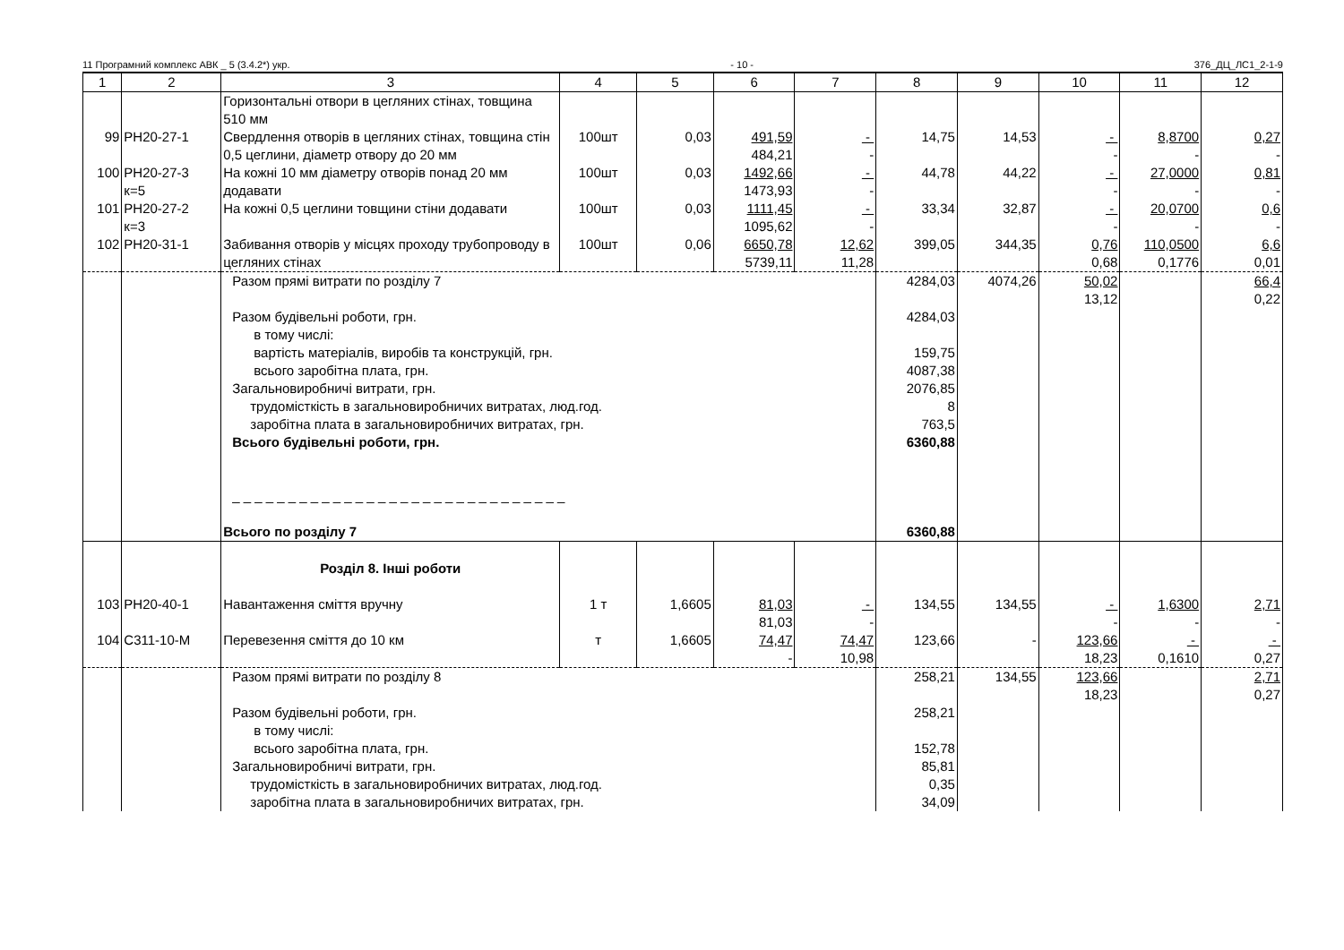11 Програмний комплекс АВК _ 5 (3.4.2*) укр. - 10 - 376_ДЦ_ЛС1_2-1-9
| 1 | 2 | 3 | 4 | 5 | 6 | 7 | 8 | 9 | 10 | 11 | 12 |
| --- | --- | --- | --- | --- | --- | --- | --- | --- | --- | --- | --- |
| | | Горизонтальні отвори в цегляних стінах, товщина 510 мм | | | | | | | | | |
| 99 | РН20-27-1 | Свердлення отворів в цегляних стінах, товщина стін 0,5 цеглини, діаметр отвору до 20 мм | 100шт | 0,03 | 491,59 484,21 | - - | 14,75 | 14,53 | - - | 8,8700 - | 0,27 - |
| 100 | РН20-27-3 к=5 | На кожні 10 мм діаметру отворів понад 20 мм додавати | 100шт | 0,03 | 1492,66 1473,93 | - - | 44,78 | 44,22 | - - | 27,0000 - | 0,81 - |
| 101 | РН20-27-2 к=3 | На кожні 0,5 цеглини товщини стіни додавати | 100шт | 0,03 | 1111,45 1095,62 | - - | 33,34 | 32,87 | - - | 20,0700 - | 0,6 - |
| 102 | РН20-31-1 | Забивання отворів у місцях проходу трубопроводу в цегляних стінах | 100шт | 0,06 | 6650,78 5739,11 | 12,62 11,28 | 399,05 | 344,35 | 0,76 0,68 | 110,0500 0,1776 | 6,6 0,01 |
| | | Разом прямі витрати по розділу 7 Разом будівельні роботи, грн. в тому числі: вартість матеріалів, виробів та конструкцій, грн. всього заробітна плата, грн. Загальновиробничі витрати, грн. трудомісткість в загальновиробничих витратах, люд.год. заробітна плата в загальновиробничих витратах, грн. Всього будівельні роботи, грн. _ _ _ _ _ _ _ _ _ _ _ _ _ _ _ _ _ _ _ _ _ _ _ _ _ _ _ _ _ _ Всього по розділу 7 | | | | | 4284,03 4284,03 159,75 4087,38 2076,85 8 763,5 6360,88 6360,88 | 4074,26 | 50,02 13,12 | | 66,4 0,22 |
| | | Розділ 8. Інші роботи | | | | | | | | | |
| 103 | РН20-40-1 | Навантаження сміття вручну | 1 т | 1,6605 | 81,03 81,03 | - - | 134,55 | 134,55 | - - | 1,6300 - | 2,71 - |
| 104 | С311-10-М | Перевезення сміття до 10 км | т | 1,6605 | 74,47 - | 74,47 10,98 | 123,66 | - | 123,66 18,23 | - 0,1610 | - 0,27 |
| | | Разом прямі витрати по розділу 8 Разом будівельні роботи, грн. в тому числі: всього заробітна плата, грн. Загальновиробничі витрати, грн. трудомісткість в загальновиробничих витратах, люд.год. заробітна плата в загальновиробничих витратах, грн. | | | | | 258,21 258,21 152,78 85,81 0,35 34,09 | 134,55 | 123,66 18,23 | | 2,71 0,27 |